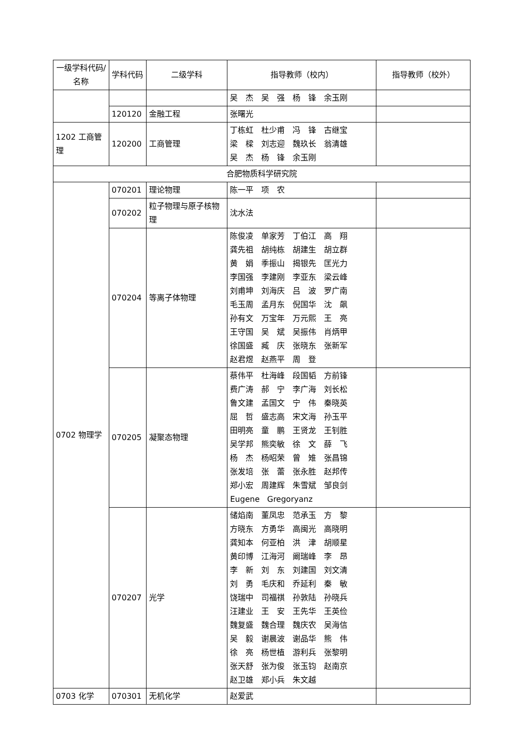| 一级学科代码/名称 | 学科代码 | 二级学科 | 指导教师（校内） | 指导教师（校外） |
| --- | --- | --- | --- | --- |
| | | | 吴 杰 吴 强 杨 锋 余玉刚 | |
| | 120120 | 金融工程 | 张曙光 | |
| 1202 工商管理 | 120200 | 工商管理 | 丁栋虹 杜少甫 冯 锋 古继宝 梁 樑 刘志迎 魏玖长 翁清雄 吴 杰 杨 锋 余玉刚 | |
| 合肥物质科学研究院 | | | | |
| 0702 物理学 | 070201 | 理论物理 | 陈一平 项 农 | |
| | 070202 | 粒子物理与原子核物理 | 沈水法 | |
| | 070204 | 等离子体物理 | 陈俊凌 单家芳 丁伯江 高 翔 龚先祖 胡纯栋 胡建生 胡立群 黄 娟 季振山 揭银先 匡光力 李国强 李建刚 李亚东 梁云峰 刘甫坤 刘海庆 吕 波 罗广南 毛玉周 孟月东 倪国华 沈 飙 孙有文 万宝年 万元熙 王 亮 王守国 吴 斌 吴振伟 肖炳甲 徐国盛 臧 庆 张晓东 张新军 赵君煜 赵燕平 周 登 | |
| | 070205 | 凝聚态物理 | 蔡伟平 杜海峰 段国韬 方前锋 费广涛 郝 宁 李广海 刘长松 鲁文建 孟国文 宁 伟 秦晓英 屈 哲 盛志高 宋文海 孙玉平 田明亮 童 鹏 王贤龙 王钊胜 吴学邦 熊奕敏 徐 文 薛 飞 杨 杰 杨昭荣 曾 雉 张昌锦 张发培 张 蕾 张永胜 赵邦传 郑小宏 周建辉 朱雪斌 邹良剑 Eugene Gregoryanz | |
| | 070207 | 光学 | 储焰南 董凤忠 范承玉 方 黎 方晓东 方勇华 高闽光 高晓明 龚知本 何亚柏 洪 津 胡顺星 黄印博 江海河 阚瑞峰 李 昂 李 新 刘 东 刘建国 刘文清 刘 勇 毛庆和 乔延利 秦 敏 饶瑞中 司福祺 孙敦陆 孙晓兵 汪建业 王 安 王先华 王英俭 魏复盛 魏合理 魏庆农 吴海信 吴 毅 谢晨波 谢品华 熊 伟 徐 亮 杨世植 游利兵 张黎明 张天舒 张为俊 张玉钧 赵南京 赵卫雄 郑小兵 朱文越 | |
| 0703 化学 | 070301 | 无机化学 | 赵爱武 | |